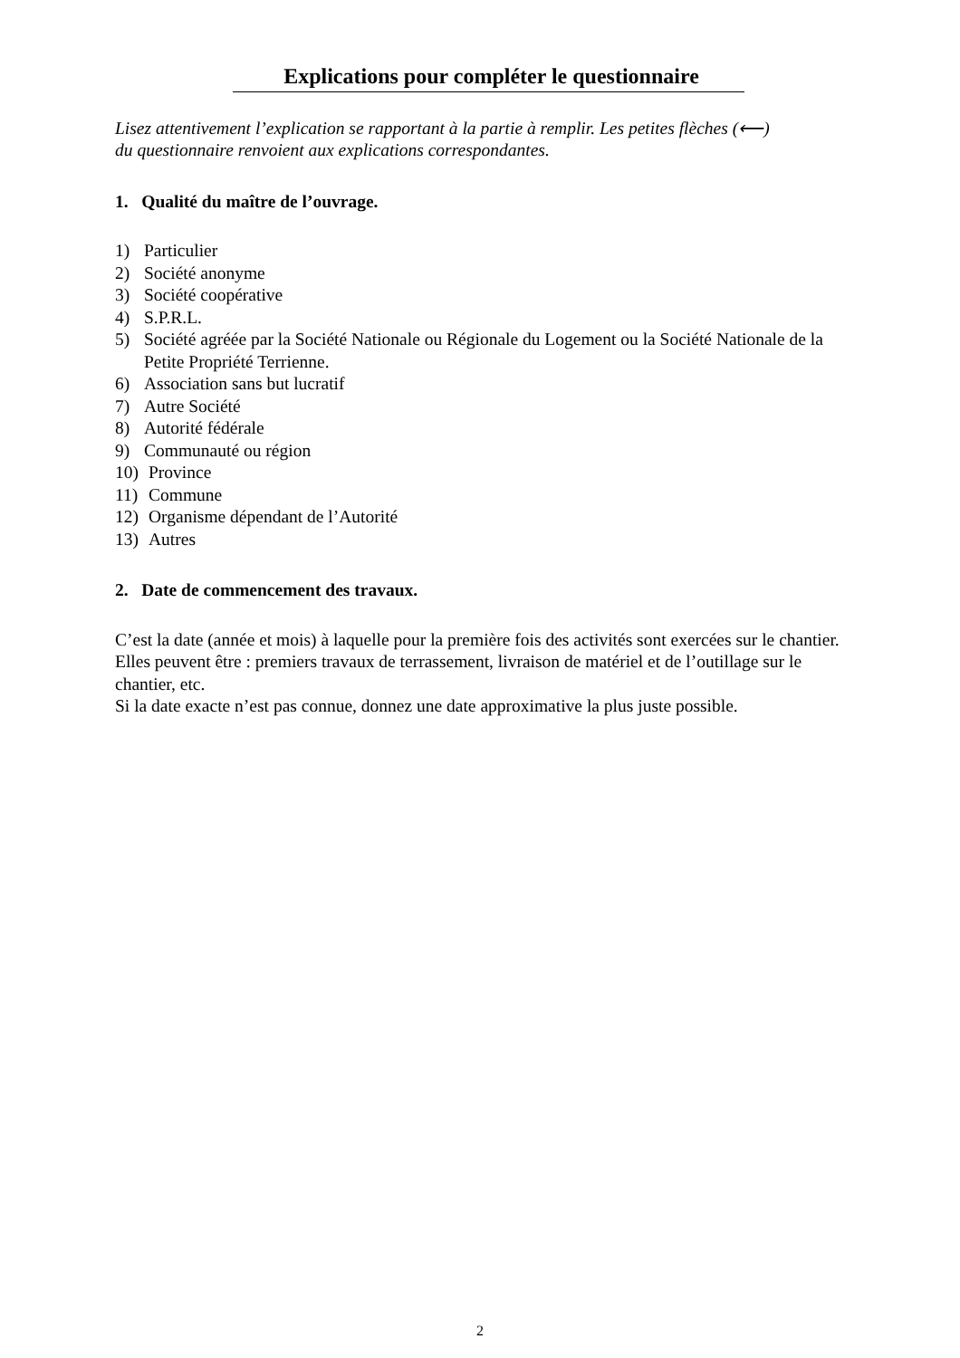Explications pour compléter le questionnaire
Lisez attentivement l’explication se rapportant à la partie à remplir. Les petites flèches (⟵)
du questionnaire renvoient aux explications correspondantes.
1. Qualité du maître de l’ouvrage.
1) Particulier
2) Société anonyme
3) Société coopérative
4) S.P.R.L.
5) Société agréée par la Société Nationale ou Régionale du Logement ou la Société Nationale de la Petite Propriété Terrienne.
6) Association sans but lucratif
7) Autre Société
8) Autorité fédérale
9) Communauté ou région
10) Province
11) Commune
12) Organisme dépendant de l’Autorité
13) Autres
2. Date de commencement des travaux.
C’est la date (année et mois) à laquelle pour la première fois des activités sont exercées sur le chantier. Elles peuvent être : premiers travaux de terrassement, livraison de matériel et de l’outillage sur le chantier, etc.
Si la date exacte n’est pas connue, donnez une date approximative la plus juste possible.
2